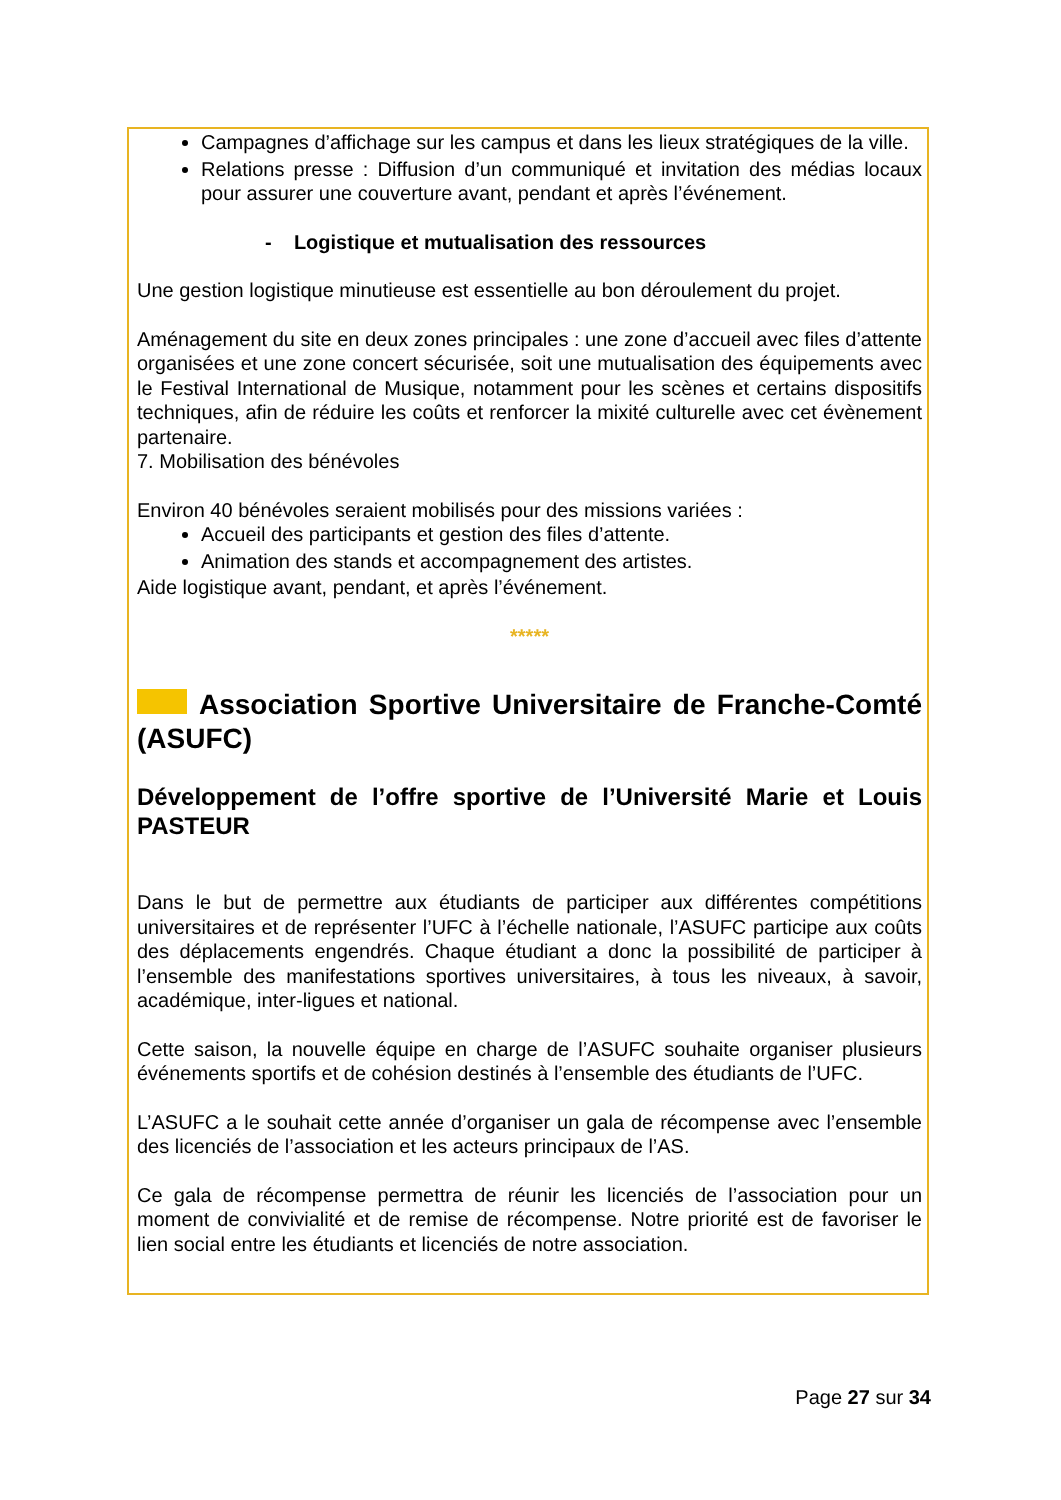Campagnes d’affichage sur les campus et dans les lieux stratégiques de la ville.
Relations presse : Diffusion d’un communiqué et invitation des médias locaux pour assurer une couverture avant, pendant et après l’événement.
- Logistique et mutualisation des ressources
Une gestion logistique minutieuse est essentielle au bon déroulement du projet.
Aménagement du site en deux zones principales : une zone d’accueil avec files d’attente organisées et une zone concert sécurisée, soit une mutualisation des équipements avec le Festival International de Musique, notamment pour les scènes et certains dispositifs techniques, afin de réduire les coûts et renforcer la mixité culturelle avec cet évènement partenaire.
7. Mobilisation des bénévoles
Environ 40 bénévoles seraient mobilisés pour des missions variées :
Accueil des participants et gestion des files d’attente.
Animation des stands et accompagnement des artistes.
Aide logistique avant, pendant, et après l’événement.
*****
Association Sportive Universitaire de Franche-Comté (ASUFC)
Développement de l’offre sportive de l’Université Marie et Louis PASTEUR
Dans le but de permettre aux étudiants de participer aux différentes compétitions universitaires et de représenter l’UFC à l’échelle nationale, l’ASUFC participe aux coûts des déplacements engendrés. Chaque étudiant a donc la possibilité de participer à l’ensemble des manifestations sportives universitaires, à tous les niveaux, à savoir, académique, inter-ligues et national.
Cette saison, la nouvelle équipe en charge de l’ASUFC souhaite organiser plusieurs événements sportifs et de cohésion destinés à l’ensemble des étudiants de l’UFC.
L’ASUFC a le souhait cette année d’organiser un gala de récompense avec l’ensemble des licenciés de l’association et les acteurs principaux de l’AS.
Ce gala de récompense permettra de réunir les licenciés de l’association pour un moment de convivialité et de remise de récompense. Notre priorité est de favoriser le lien social entre les étudiants et licenciés de notre association.
Page 27 sur 34